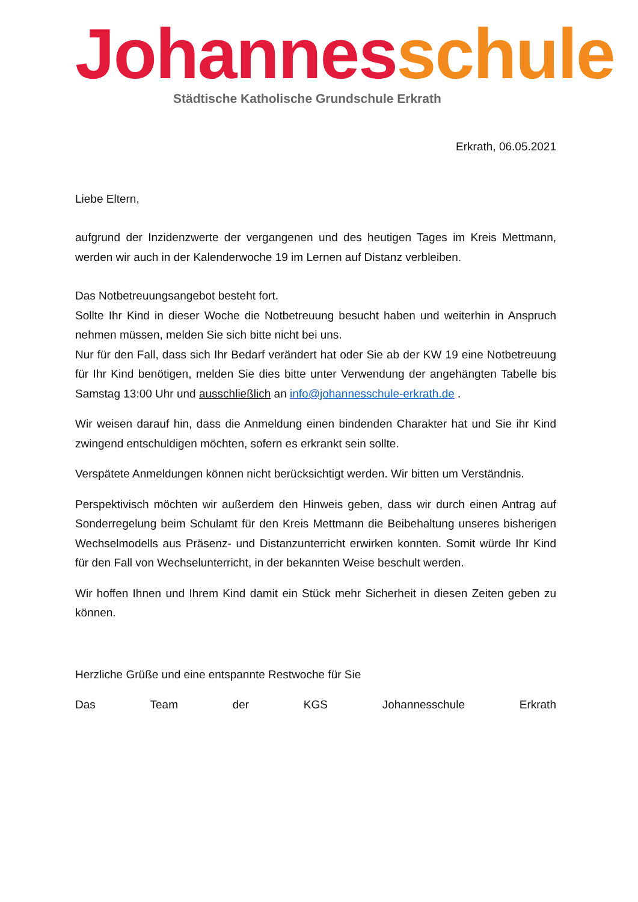Johannes schule
Städtische Katholische Grundschule Erkrath
Erkrath, 06.05.2021
Liebe Eltern,
aufgrund der Inzidenzwerte der vergangenen und des heutigen Tages im Kreis Mettmann, werden wir auch in der Kalenderwoche 19 im Lernen auf Distanz verbleiben.
Das Notbetreuungsangebot besteht fort.
Sollte Ihr Kind in dieser Woche die Notbetreuung besucht haben und weiterhin in Anspruch nehmen müssen, melden Sie sich bitte nicht bei uns.
Nur für den Fall, dass sich Ihr Bedarf verändert hat oder Sie ab der KW 19 eine Notbetreuung für Ihr Kind benötigen, melden Sie dies bitte unter Verwendung der angehängten Tabelle bis Samstag 13:00 Uhr und ausschließlich an info@johannesschule-erkrath.de .
Wir weisen darauf hin, dass die Anmeldung einen bindenden Charakter hat und Sie ihr Kind zwingend entschuldigen möchten, sofern es erkrankt sein sollte.
Verspätete Anmeldungen können nicht berücksichtigt werden. Wir bitten um Verständnis.
Perspektivisch möchten wir außerdem den Hinweis geben, dass wir durch einen Antrag auf Sonderregelung beim Schulamt für den Kreis Mettmann die Beibehaltung unseres bisherigen Wechselmodells aus Präsenz- und Distanzunterricht erwirken konnten. Somit würde Ihr Kind für den Fall von Wechselunterricht, in der bekannten Weise beschult werden.
Wir hoffen Ihnen und Ihrem Kind damit ein Stück mehr Sicherheit in diesen Zeiten geben zu können.
Herzliche Grüße und eine entspannte Restwoche für Sie
Das Team der KGS Johannesschule Erkrath